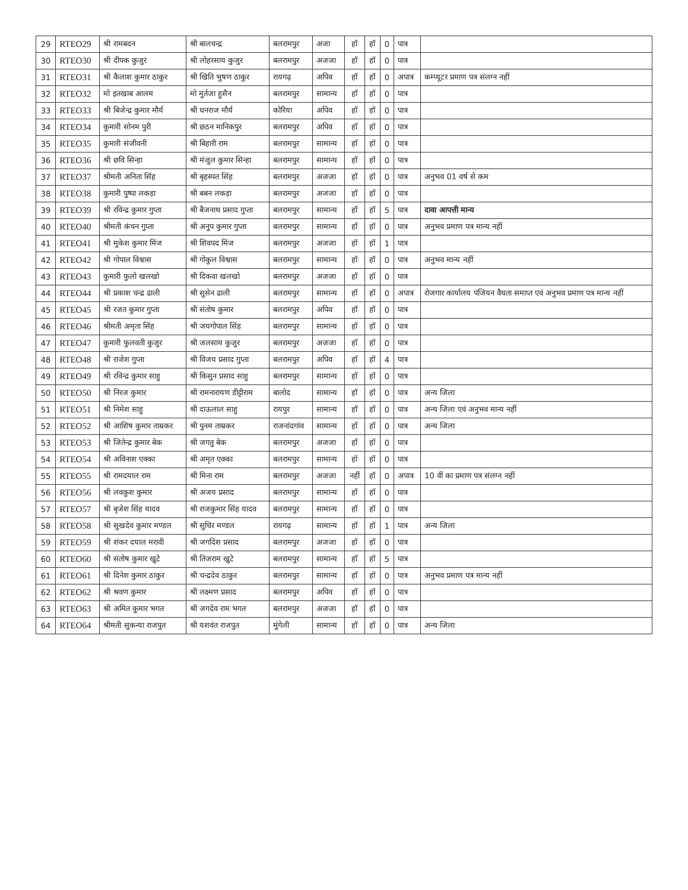| 29 | RTEO29 | श्री रामबदन | श्री बालचन्द्र | बलरामपुर | अजा | हॉ | हॉ | 0 | पात्र | |
| 30 | RTEO30 | श्री दीपक कुजुर | श्री लोहरसाय कुजुर | बलरामपुर | अजजा | हॉ | हॉ | 0 | पात्र | |
| 31 | RTEO31 | श्री कैलाश कुमार ठाकुर | श्री खिति भुषण ठाकुर | रायगढ़ | अपिव | हॉ | हॉ | 0 | अपात्र | कम्प्यूटर प्रमाण पत्र संलग्न नहीं |
| 32 | RTEO32 | मो इतखाब आलम | मो मुर्तजा हुसैन | बलरामपुर | सामान्य | हॉ | हॉ | 0 | पात्र | |
| 33 | RTEO33 | श्री बिजेन्द्र कुमार मौर्य | श्री धनराज मौर्य | कोरिया | अपिव | हॉ | हॉ | 0 | पात्र | |
| 34 | RTEO34 | कुमारी सोनम पुरी | श्री छठन मानिकपुर | बलरामपुर | अपिव | हॉ | हॉ | 0 | पात्र | |
| 35 | RTEO35 | कुमारी संजीवनी | श्री बिहारी राम | बलरामपुर | सामान्य | हॉ | हॉ | 0 | पात्र | |
| 36 | RTEO36 | श्री छवि सिन्हा | श्री मंजुल कुमार सिन्हा | बलरामपुर | सामान्य | हॉ | हॉ | 0 | पात्र | |
| 37 | RTEO37 | श्रीमती अनिता सिंह | श्री बृहस्पत सिंह | बलरामपुर | अजजा | हॉ | हॉ | 0 | पात्र | अनुभव 01 वर्ष से कम |
| 38 | RTEO38 | कुमारी पुष्पा लकड़ा | श्री बबन लकड़ा | बलरामपुर | अजजा | हॉ | हॉ | 0 | पात्र | |
| 39 | RTEO39 | श्री रविन्द्र कुमार गुप्ता | श्री बैजनाथ प्रसाद गुप्ता | बलरामपुर | सामान्य | हॉ | हॉ | 5 | पात्र | दावा आपत्ती मान्य |
| 40 | RTEO40 | श्रीमती कंचन गुप्ता | श्री अनुप कुमार गुप्ता | बलरामपुर | सामान्य | हॉ | हॉ | 0 | पात्र | अनुभव प्रमाण पत्र मान्य नहीं |
| 41 | RTEO41 | श्री मुकेश कुमार मिंज | श्री शिवपद मिंज | बलरामपुर | अजजा | हॉ | हॉ | 1 | पात्र | |
| 42 | RTEO42 | श्री गोपाल विश्वास | श्री गोकुल विश्वास | बलरामपुर | सामान्य | हॉ | हॉ | 0 | पात्र | अनुभव मान्य नहीं |
| 43 | RTEO43 | कुमारी फुलो खलखो | श्री दिकवा खलखो | बलरामपुर | अजजा | हॉ | हॉ | 0 | पात्र | |
| 44 | RTEO44 | श्री प्रकाश चन्द्र ढाली | श्री सुसेन ढाली | बलरामपुर | सामान्य | हॉ | हॉ | 0 | अपात्र | रोजगार कार्यालय पंजियन वैधता समाप्त एवं अनुभव प्रमाण पत्र मान्य नहीं |
| 45 | RTEO45 | श्री रजत कुमार गुप्ता | श्री संतोष कुमार | बलरामपुर | अपिव | हॉ | हॉ | 0 | पात्र | |
| 46 | RTEO46 | श्रीमती अमृता सिंह | श्री जयगोपाल सिंह | बलरामपुर | सामान्य | हॉ | हॉ | 0 | पात्र | |
| 47 | RTEO47 | कुमारी फुलवती कुजुर | श्री जलसाय कुजुर | बलरामपुर | अजजा | हॉ | हॉ | 0 | पात्र | |
| 48 | RTEO48 | श्री राजेश गुप्ता | श्री विजय प्रसाद गुप्ता | बलरामपुर | अपिव | हॉ | हॉ | 4 | पात्र | |
| 49 | RTEO49 | श्री रविन्द्र कुमार साहु | श्री किसुन प्रसाद साहु | बलरामपुर | सामान्य | हॉ | हॉ | 0 | पात्र | |
| 50 | RTEO50 | श्री निरज कुमार | श्री रामनारायण डीट्टीराम | बालोद | सामान्य | हॉ | हॉ | 0 | पात्र | अन्य जिला |
| 51 | RTEO51 | श्री निमेश साहु | श्री दाऊलाल साहु | रायपुर | सामान्य | हॉ | हॉ | 0 | पात्र | अन्य जिला एवं अनुभव मान्य नहीं |
| 52 | RTEO52 | श्री आशिष कुमार ताम्रकर | श्री पुनम ताम्रकर | राजनांदगांव | सामान्य | हॉ | हॉ | 0 | पात्र | अन्य जिला |
| 53 | RTEO53 | श्री जितेन्द्र कुमार बेक | श्री जगतु बेक | बलरामपुर | अजजा | हॉ | हॉ | 0 | पात्र | |
| 54 | RTEO54 | श्री अविनाश एक्का | श्री अमृत एक्का | बलरामपुर | सामान्य | हॉ | हॉ | 0 | पात्र | |
| 55 | RTEO55 | श्री रामदयाल राम | श्री मिना राम | बलरामपुर | अजजा | नहीं | हॉ | 0 | अपात्र | 10 वीं का प्रमाण पत्र संलग्न नहीं |
| 56 | RTEO56 | श्री लवकुश कुमार | श्री अजय प्रसाद | बलरामपुर | सामान्य | हॉ | हॉ | 0 | पात्र | |
| 57 | RTEO57 | श्री बृजेश सिंह यादव | श्री राजकुमार सिंह यादव | बलरामपुर | सामान्य | हॉ | हॉ | 0 | पात्र | |
| 58 | RTEO58 | श्री सुखदेव कुमार मण्डल | श्री सुधिर मण्डल | रायगढ़ | सामान्य | हॉ | हॉ | 1 | पात्र | अन्य जिला |
| 59 | RTEO59 | श्री शंकर दयाल मरावी | श्री जगदिश प्रसाद | बलरामपुर | अजजा | हॉ | हॉ | 0 | पात्र | |
| 60 | RTEO60 | श्री संतोष कुमार खुटे | श्री तिजराम खुटे | बलरामपुर | सामान्य | हॉ | हॉ | 5 | पात्र | |
| 61 | RTEO61 | श्री दिनेश कुमार ठाकुर | श्री चन्द्रदेव ठाकुर | बलरामपुर | सामान्य | हॉ | हॉ | 0 | पात्र | अनुभव प्रमाण पत्र मान्य नहीं |
| 62 | RTEO62 | श्री श्रवण कुमार | श्री लक्ष्मण प्रसाद | बलरामपुर | अपिव | हॉ | हॉ | 0 | पात्र | |
| 63 | RTEO63 | श्री अमित कुमार भगत | श्री जगदेव राम भगत | बलरामपुर | अजजा | हॉ | हॉ | 0 | पात्र | |
| 64 | RTEO64 | श्रीमती सुकन्या राजपुत | श्री यशवंत राजपुत | मुंगेली | सामान्य | हॉ | हॉ | 0 | पात्र | अन्य जिला |